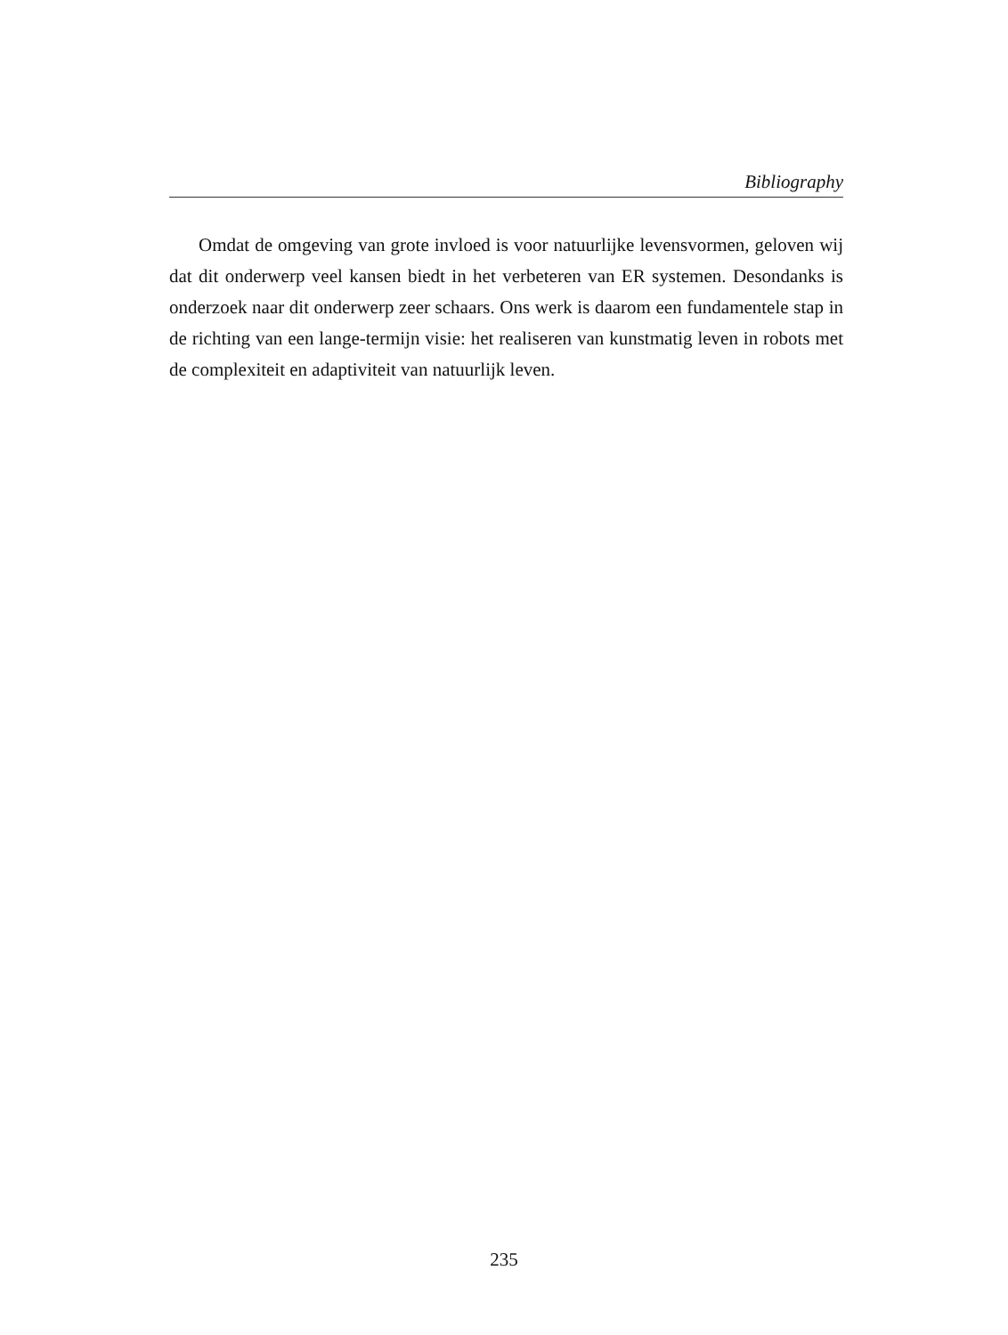Bibliography
Omdat de omgeving van grote invloed is voor natuurlijke levensvormen, geloven wij dat dit onderwerp veel kansen biedt in het verbeteren van ER systemen. Desondanks is onderzoek naar dit onderwerp zeer schaars. Ons werk is daarom een fundamentele stap in de richting van een lange-termijn visie: het realiseren van kunstmatig leven in robots met de complexiteit en adaptiviteit van natuurlijk leven.
235